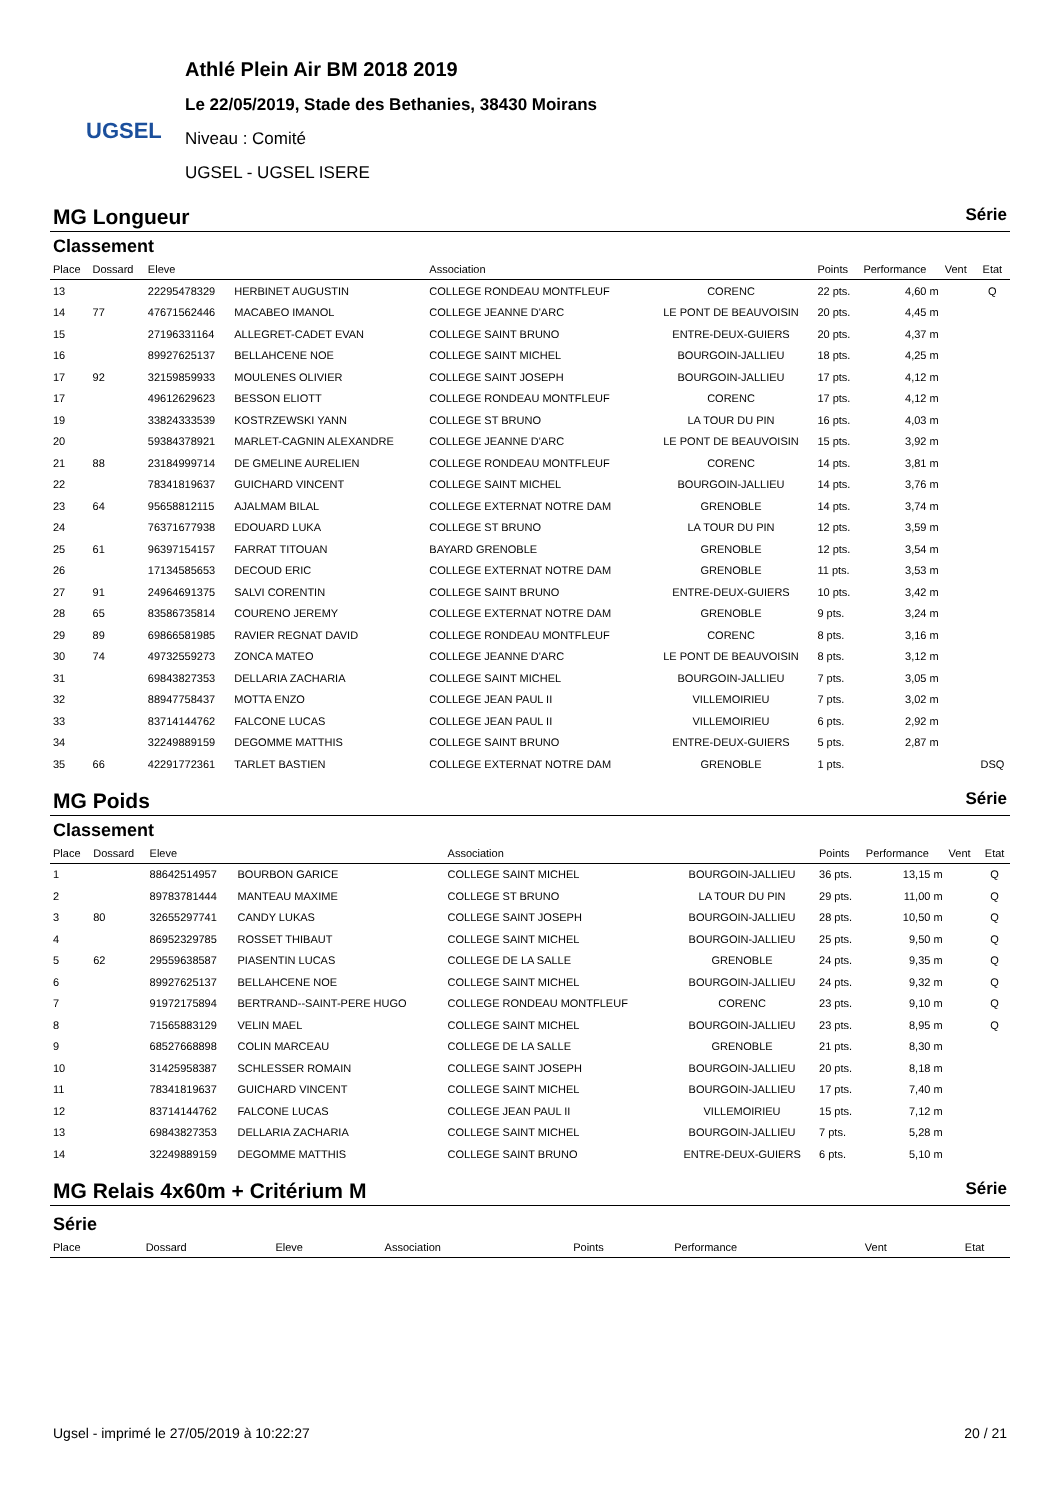UGSEL
Athlé Plein Air BM 2018 2019
Le 22/05/2019, Stade des Bethanies, 38430 Moirans
Niveau : Comité
UGSEL - UGSEL ISERE
MG Longueur Série
Classement
| Place | Dossard | Eleve | | Association | | Points | Performance | Vent | Etat |
| --- | --- | --- | --- | --- | --- | --- | --- | --- | --- |
| 13 | | 22295478329 | HERBINET AUGUSTIN | COLLEGE RONDEAU MONTFLEUF | CORENC | 22 pts. | 4,60 m | | Q |
| 14 | 77 | 47671562446 | MACABEO IMANOL | COLLEGE JEANNE D'ARC | LE PONT DE BEAUVOISIN | 20 pts. | 4,45 m | | |
| 15 | | 27196331164 | ALLEGRET-CADET EVAN | COLLEGE SAINT BRUNO | ENTRE-DEUX-GUIERS | 20 pts. | 4,37 m | | |
| 16 | | 89927625137 | BELLAHCENE NOE | COLLEGE SAINT MICHEL | BOURGOIN-JALLIEU | 18 pts. | 4,25 m | | |
| 17 | 92 | 32159859933 | MOULENES OLIVIER | COLLEGE SAINT JOSEPH | BOURGOIN-JALLIEU | 17 pts. | 4,12 m | | |
| 17 | | 49612629623 | BESSON ELIOTT | COLLEGE RONDEAU MONTFLEUF | CORENC | 17 pts. | 4,12 m | | |
| 19 | | 33824333539 | KOSTRZEWSKI YANN | COLLEGE ST BRUNO | LA TOUR DU PIN | 16 pts. | 4,03 m | | |
| 20 | | 59384378921 | MARLET-CAGNIN ALEXANDRE | COLLEGE JEANNE D'ARC | LE PONT DE BEAUVOISIN | 15 pts. | 3,92 m | | |
| 21 | 88 | 23184999714 | DE GMELINE AURELIEN | COLLEGE RONDEAU MONTFLEUF | CORENC | 14 pts. | 3,81 m | | |
| 22 | | 78341819637 | GUICHARD VINCENT | COLLEGE SAINT MICHEL | BOURGOIN-JALLIEU | 14 pts. | 3,76 m | | |
| 23 | 64 | 95658812115 | AJALMAM BILAL | COLLEGE EXTERNAT NOTRE DAM | GRENOBLE | 14 pts. | 3,74 m | | |
| 24 | | 76371677938 | EDOUARD LUKA | COLLEGE ST BRUNO | LA TOUR DU PIN | 12 pts. | 3,59 m | | |
| 25 | 61 | 96397154157 | FARRAT TITOUAN | BAYARD GRENOBLE | GRENOBLE | 12 pts. | 3,54 m | | |
| 26 | | 17134585653 | DECOUD ERIC | COLLEGE EXTERNAT NOTRE DAM | GRENOBLE | 11 pts. | 3,53 m | | |
| 27 | 91 | 24964691375 | SALVI CORENTIN | COLLEGE SAINT BRUNO | ENTRE-DEUX-GUIERS | 10 pts. | 3,42 m | | |
| 28 | 65 | 83586735814 | COURENO JEREMY | COLLEGE EXTERNAT NOTRE DAM | GRENOBLE | 9 pts. | 3,24 m | | |
| 29 | 89 | 69866581985 | RAVIER REGNAT DAVID | COLLEGE RONDEAU MONTFLEUF | CORENC | 8 pts. | 3,16 m | | |
| 30 | 74 | 49732559273 | ZONCA MATEO | COLLEGE JEANNE D'ARC | LE PONT DE BEAUVOISIN | 8 pts. | 3,12 m | | |
| 31 | | 69843827353 | DELLARIA ZACHARIA | COLLEGE SAINT MICHEL | BOURGOIN-JALLIEU | 7 pts. | 3,05 m | | |
| 32 | | 88947758437 | MOTTA ENZO | COLLEGE JEAN PAUL II | VILLEMOIRIEU | 7 pts. | 3,02 m | | |
| 33 | | 83714144762 | FALCONE LUCAS | COLLEGE JEAN PAUL II | VILLEMOIRIEU | 6 pts. | 2,92 m | | |
| 34 | | 32249889159 | DEGOMME MATTHIS | COLLEGE SAINT BRUNO | ENTRE-DEUX-GUIERS | 5 pts. | 2,87 m | | |
| 35 | 66 | 42291772361 | TARLET BASTIEN | COLLEGE EXTERNAT NOTRE DAM | GRENOBLE | 1 pts. | | | DSQ |
MG Poids Série
Classement
| Place | Dossard | Eleve | | Association | | Points | Performance | Vent | Etat |
| --- | --- | --- | --- | --- | --- | --- | --- | --- | --- |
| 1 | | 88642514957 | BOURBON GARICE | COLLEGE SAINT MICHEL | BOURGOIN-JALLIEU | 36 pts. | 13,15 m | | Q |
| 2 | | 89783781444 | MANTEAU MAXIME | COLLEGE ST BRUNO | LA TOUR DU PIN | 29 pts. | 11,00 m | | Q |
| 3 | 80 | 32655297741 | CANDY LUKAS | COLLEGE SAINT JOSEPH | BOURGOIN-JALLIEU | 28 pts. | 10,50 m | | Q |
| 4 | | 86952329785 | ROSSET THIBAUT | COLLEGE SAINT MICHEL | BOURGOIN-JALLIEU | 25 pts. | 9,50 m | | Q |
| 5 | 62 | 29559638587 | PIASENTIN LUCAS | COLLEGE DE LA SALLE | GRENOBLE | 24 pts. | 9,35 m | | Q |
| 6 | | 89927625137 | BELLAHCENE NOE | COLLEGE SAINT MICHEL | BOURGOIN-JALLIEU | 24 pts. | 9,32 m | | Q |
| 7 | | 91972175894 | BERTRAND--SAINT-PERE HUGO | COLLEGE RONDEAU MONTFLEUF | CORENC | 23 pts. | 9,10 m | | Q |
| 8 | | 71565883129 | VELIN MAEL | COLLEGE SAINT MICHEL | BOURGOIN-JALLIEU | 23 pts. | 8,95 m | | Q |
| 9 | | 68527668898 | COLIN MARCEAU | COLLEGE DE LA SALLE | GRENOBLE | 21 pts. | 8,30 m | | |
| 10 | | 31425958387 | SCHLESSER ROMAIN | COLLEGE SAINT JOSEPH | BOURGOIN-JALLIEU | 20 pts. | 8,18 m | | |
| 11 | | 78341819637 | GUICHARD VINCENT | COLLEGE SAINT MICHEL | BOURGOIN-JALLIEU | 17 pts. | 7,40 m | | |
| 12 | | 83714144762 | FALCONE LUCAS | COLLEGE JEAN PAUL II | VILLEMOIRIEU | 15 pts. | 7,12 m | | |
| 13 | | 69843827353 | DELLARIA ZACHARIA | COLLEGE SAINT MICHEL | BOURGOIN-JALLIEU | 7 pts. | 5,28 m | | |
| 14 | | 32249889159 | DEGOMME MATTHIS | COLLEGE SAINT BRUNO | ENTRE-DEUX-GUIERS | 6 pts. | 5,10 m | | |
MG Relais 4x60m + Critérium M Série
Série
| Place | Dossard | Eleve | | Association | | Points | Performance | Vent | Etat |
| --- | --- | --- | --- | --- | --- | --- | --- | --- | --- |
Ugsel - imprimé le 27/05/2019 à 10:22:27 20 / 21